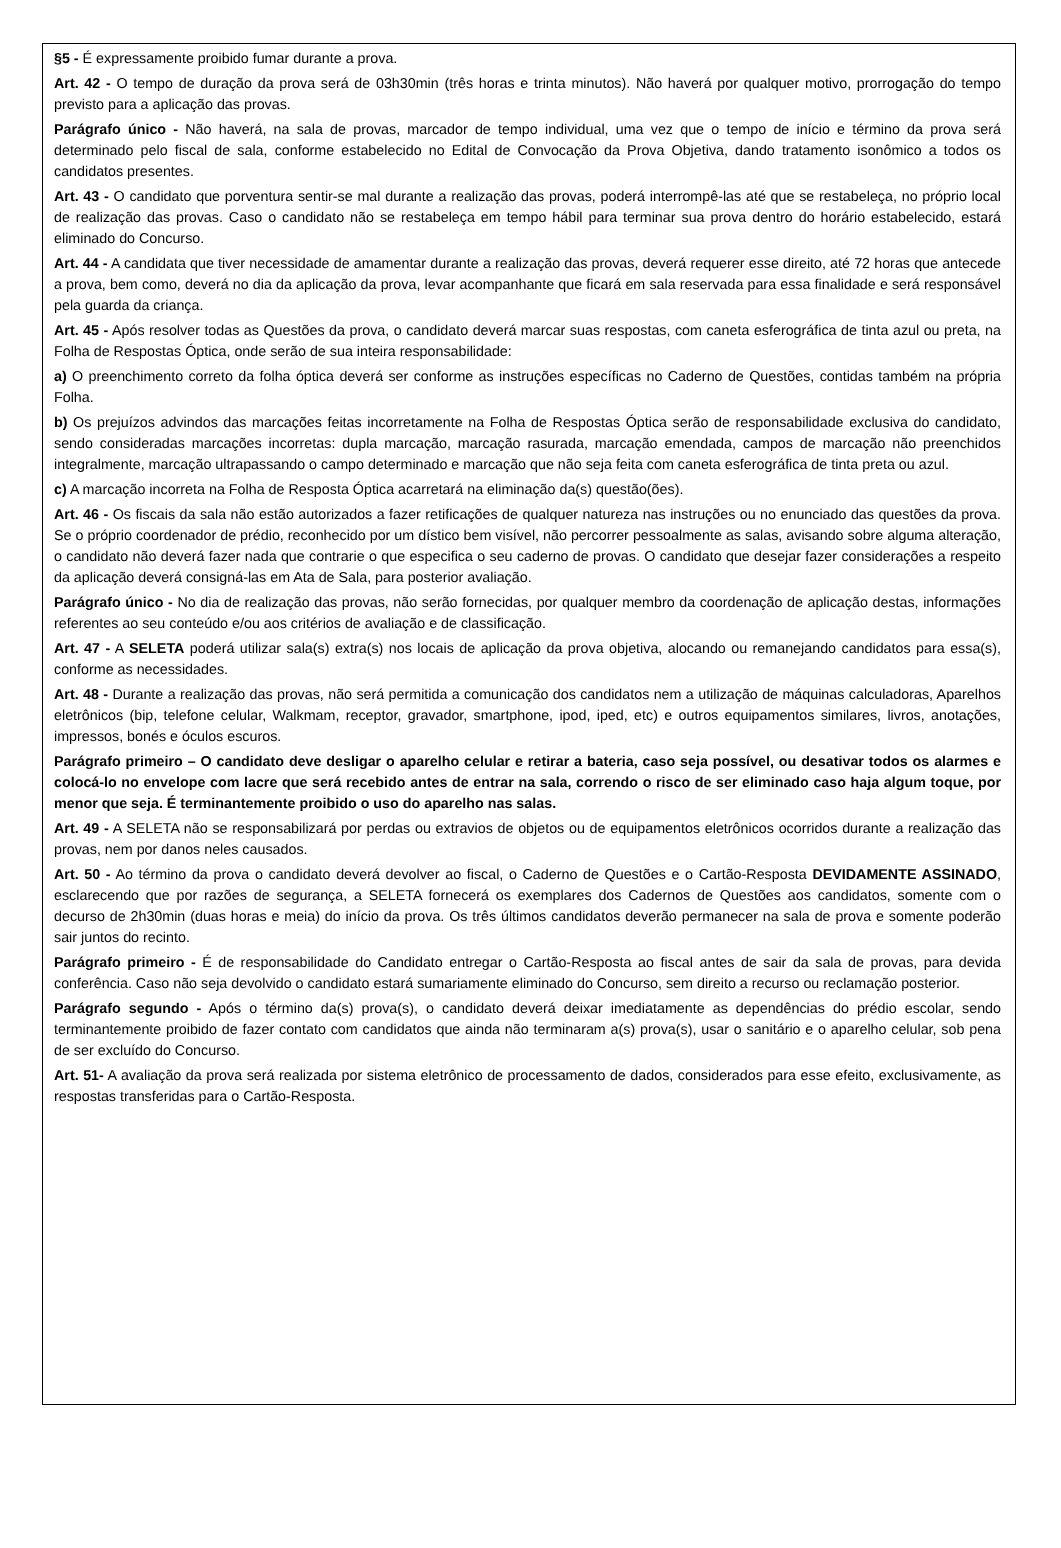§5 - É expressamente proibido fumar durante a prova.
Art. 42 - O tempo de duração da prova será de 03h30min (três horas e trinta minutos). Não haverá por qualquer motivo, prorrogação do tempo previsto para a aplicação das provas.
Parágrafo único - Não haverá, na sala de provas, marcador de tempo individual, uma vez que o tempo de início e término da prova será determinado pelo fiscal de sala, conforme estabelecido no Edital de Convocação da Prova Objetiva, dando tratamento isonômico a todos os candidatos presentes.
Art. 43 - O candidato que porventura sentir-se mal durante a realização das provas, poderá interrompê-las até que se restabeleça, no próprio local de realização das provas. Caso o candidato não se restabeleça em tempo hábil para terminar sua prova dentro do horário estabelecido, estará eliminado do Concurso.
Art. 44 - A candidata que tiver necessidade de amamentar durante a realização das provas, deverá requerer esse direito, até 72 horas que antecede a prova, bem como, deverá no dia da aplicação da prova, levar acompanhante que ficará em sala reservada para essa finalidade e será responsável pela guarda da criança.
Art. 45 - Após resolver todas as Questões da prova, o candidato deverá marcar suas respostas, com caneta esferográfica de tinta azul ou preta, na Folha de Respostas Óptica, onde serão de sua inteira responsabilidade:
a) O preenchimento correto da folha óptica deverá ser conforme as instruções específicas no Caderno de Questões, contidas também na própria Folha.
b) Os prejuízos advindos das marcações feitas incorretamente na Folha de Respostas Óptica serão de responsabilidade exclusiva do candidato, sendo consideradas marcações incorretas: dupla marcação, marcação rasurada, marcação emendada, campos de marcação não preenchidos integralmente, marcação ultrapassando o campo determinado e marcação que não seja feita com caneta esferográfica de tinta preta ou azul.
c) A marcação incorreta na Folha de Resposta Óptica acarretará na eliminação da(s) questão(ões).
Art. 46 - Os fiscais da sala não estão autorizados a fazer retificações de qualquer natureza nas instruções ou no enunciado das questões da prova. Se o próprio coordenador de prédio, reconhecido por um dístico bem visível, não percorrer pessoalmente as salas, avisando sobre alguma alteração, o candidato não deverá fazer nada que contrarie o que especifica o seu caderno de provas. O candidato que desejar fazer considerações a respeito da aplicação deverá consigná-las em Ata de Sala, para posterior avaliação.
Parágrafo único - No dia de realização das provas, não serão fornecidas, por qualquer membro da coordenação de aplicação destas, informações referentes ao seu conteúdo e/ou aos critérios de avaliação e de classificação.
Art. 47 - A SELETA poderá utilizar sala(s) extra(s) nos locais de aplicação da prova objetiva, alocando ou remanejando candidatos para essa(s), conforme as necessidades.
Art. 48 - Durante a realização das provas, não será permitida a comunicação dos candidatos nem a utilização de máquinas calculadoras, Aparelhos eletrônicos (bip, telefone celular, Walkmam, receptor, gravador, smartphone, ipod, iped, etc) e outros equipamentos similares, livros, anotações, impressos, bonés e óculos escuros.
Parágrafo primeiro – O candidato deve desligar o aparelho celular e retirar a bateria, caso seja possível, ou desativar todos os alarmes e colocá-lo no envelope com lacre que será recebido antes de entrar na sala, correndo o risco de ser eliminado caso haja algum toque, por menor que seja. É terminantemente proibido o uso do aparelho nas salas.
Art. 49 - A SELETA não se responsabilizará por perdas ou extravios de objetos ou de equipamentos eletrônicos ocorridos durante a realização das provas, nem por danos neles causados.
Art. 50 - Ao término da prova o candidato deverá devolver ao fiscal, o Caderno de Questões e o Cartão-Resposta DEVIDAMENTE ASSINADO, esclarecendo que por razões de segurança, a SELETA fornecerá os exemplares dos Cadernos de Questões aos candidatos, somente com o decurso de 2h30min (duas horas e meia) do início da prova. Os três últimos candidatos deverão permanecer na sala de prova e somente poderão sair juntos do recinto.
Parágrafo primeiro - É de responsabilidade do Candidato entregar o Cartão-Resposta ao fiscal antes de sair da sala de provas, para devida conferência. Caso não seja devolvido o candidato estará sumariamente eliminado do Concurso, sem direito a recurso ou reclamação posterior.
Parágrafo segundo - Após o término da(s) prova(s), o candidato deverá deixar imediatamente as dependências do prédio escolar, sendo terminantemente proibido de fazer contato com candidatos que ainda não terminaram a(s) prova(s), usar o sanitário e o aparelho celular, sob pena de ser excluído do Concurso.
Art. 51- A avaliação da prova será realizada por sistema eletrônico de processamento de dados, considerados para esse efeito, exclusivamente, as respostas transferidas para o Cartão-Resposta.